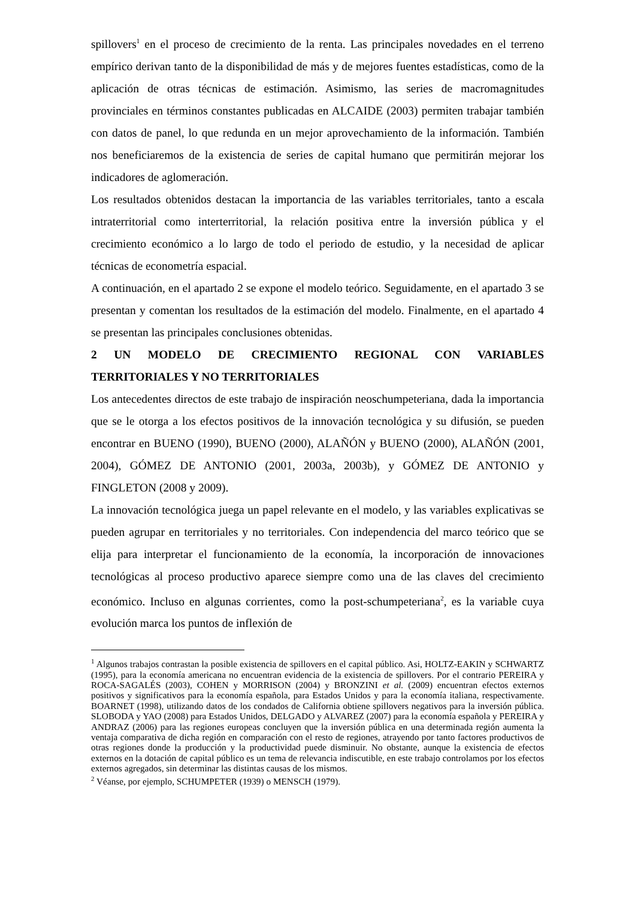spillovers<sup>1</sup> en el proceso de crecimiento de la renta. Las principales novedades en el terreno empírico derivan tanto de la disponibilidad de más y de mejores fuentes estadísticas, como de la aplicación de otras técnicas de estimación. Asimismo, las series de macromagnitudes provinciales en términos constantes publicadas en ALCAIDE (2003) permiten trabajar también con datos de panel, lo que redunda en un mejor aprovechamiento de la información. También nos beneficiaremos de la existencia de series de capital humano que permitirán mejorar los indicadores de aglomeración.
Los resultados obtenidos destacan la importancia de las variables territoriales, tanto a escala intraterritorial como interterritorial, la relación positiva entre la inversión pública y el crecimiento económico a lo largo de todo el periodo de estudio, y la necesidad de aplicar técnicas de econometría espacial.
A continuación, en el apartado 2 se expone el modelo teórico. Seguidamente, en el apartado 3 se presentan y comentan los resultados de la estimación del modelo. Finalmente, en el apartado 4 se presentan las principales conclusiones obtenidas.
2 UN MODELO DE CRECIMIENTO REGIONAL CON VARIABLES TERRITORIALES Y NO TERRITORIALES
Los antecedentes directos de este trabajo de inspiración neoschumpeteriana, dada la importancia que se le otorga a los efectos positivos de la innovación tecnológica y su difusión, se pueden encontrar en BUENO (1990), BUENO (2000), ALAÑÓN y BUENO (2000), ALAÑÓN (2001, 2004), GÓMEZ DE ANTONIO (2001, 2003a, 2003b), y GÓMEZ DE ANTONIO y FINGLETON (2008 y 2009).
La innovación tecnológica juega un papel relevante en el modelo, y las variables explicativas se pueden agrupar en territoriales y no territoriales. Con independencia del marco teórico que se elija para interpretar el funcionamiento de la economía, la incorporación de innovaciones tecnológicas al proceso productivo aparece siempre como una de las claves del crecimiento económico. Incluso en algunas corrientes, como la post-schumpeteriana<sup>2</sup>, es la variable cuya evolución marca los puntos de inflexión de
<sup>1</sup> Algunos trabajos contrastan la posible existencia de spillovers en el capital público. Asi, HOLTZ-EAKIN y SCHWARTZ (1995), para la economía americana no encuentran evidencia de la existencia de spillovers. Por el contrario PEREIRA y ROCA-SAGALÉS (2003), COHEN y MORRISON (2004) y BRONZINI et al. (2009) encuentran efectos externos positivos y significativos para la economía española, para Estados Unidos y para la economía italiana, respectivamente. BOARNET (1998), utilizando datos de los condados de California obtiene spillovers negativos para la inversión pública. SLOBODA y YAO (2008) para Estados Unidos, DELGADO y ALVAREZ (2007) para la economía española y PEREIRA y ANDRAZ (2006) para las regiones europeas concluyen que la inversión pública en una determinada región aumenta la ventaja comparativa de dicha región en comparación con el resto de regiones, atrayendo por tanto factores productivos de otras regiones donde la producción y la productividad puede disminuir. No obstante, aunque la existencia de efectos externos en la dotación de capital público es un tema de relevancia indiscutible, en este trabajo controlamos por los efectos externos agregados, sin determinar las distintas causas de los mismos.
<sup>2</sup> Véanse, por ejemplo, SCHUMPETER (1939) o MENSCH (1979).